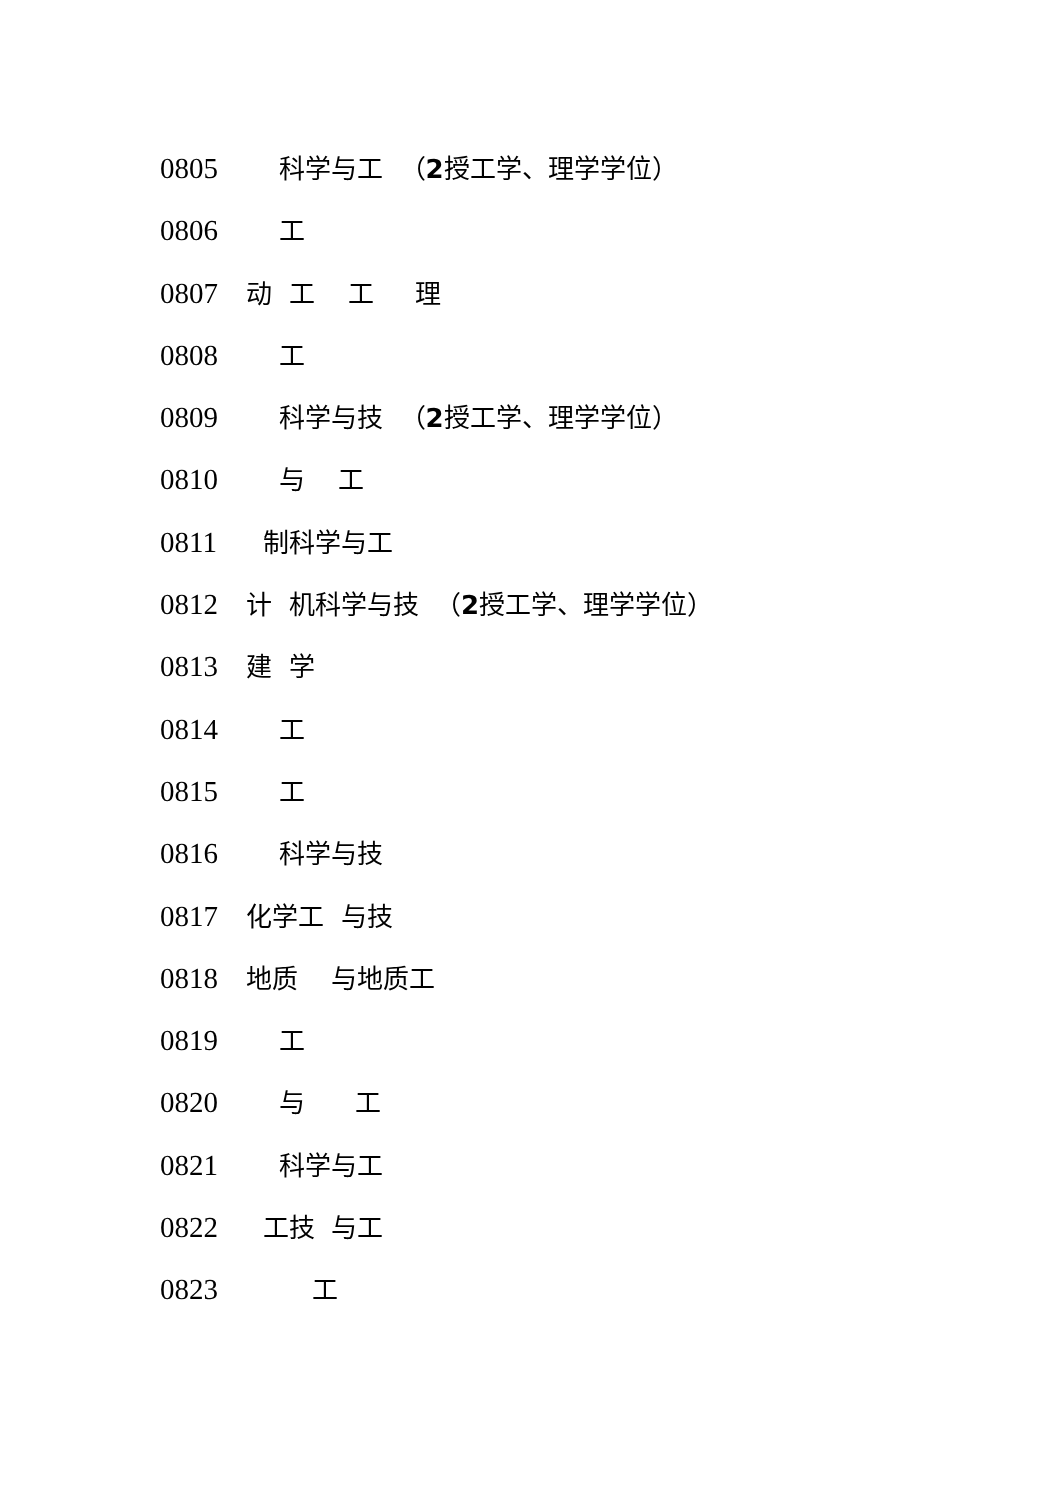0805 科学与工 （2授工学、理学学位）
0806 工
0807 动 工 工 理
0808 工
0809 科学与技 （2授工学、理学学位）
0810 与 工
0811 制科学与工
0812 计 机科学与技 （2授工学、理学学位）
0813 建 学
0814 工
0815 工
0816 科学与技
0817 化学工 与技
0818 地质 与地质工
0819 工
0820 与 工
0821 科学与工
0822 工技 与工
0823 工